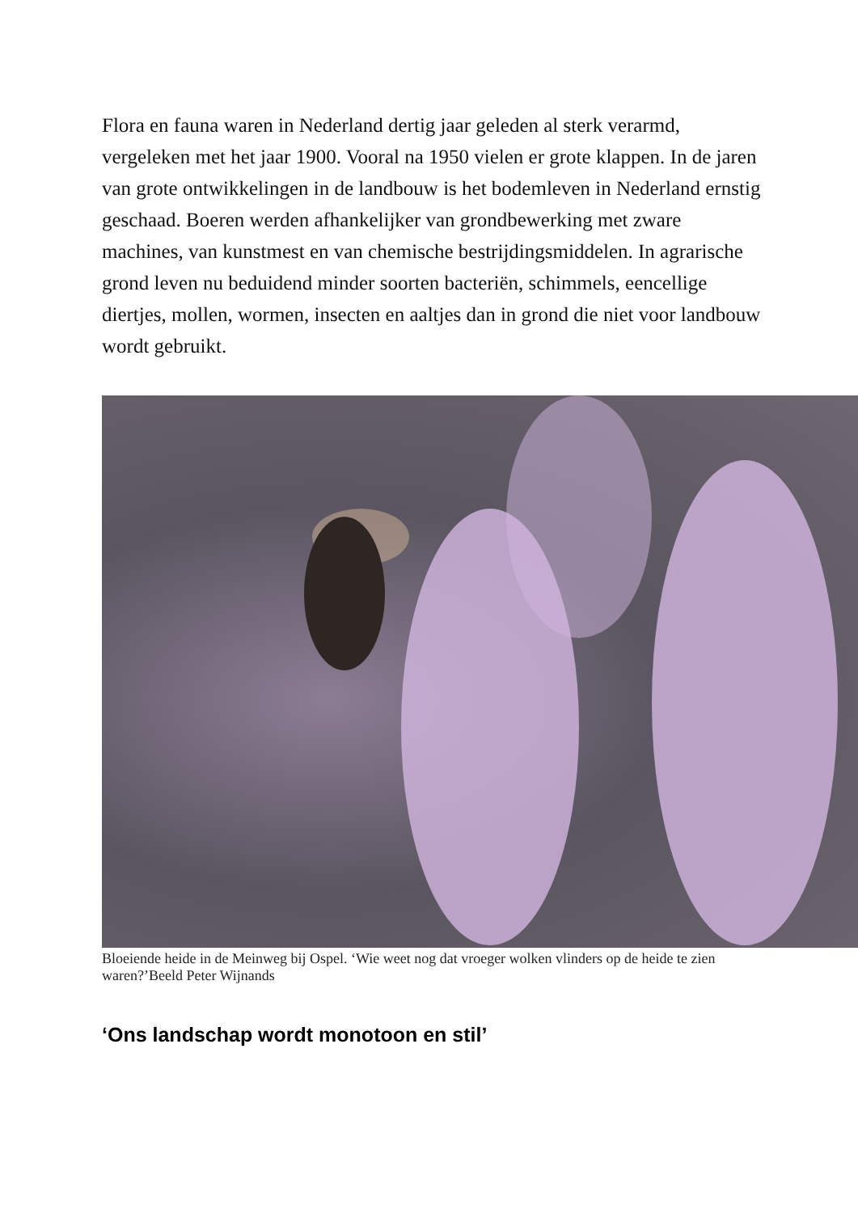Flora en fauna waren in Nederland dertig jaar geleden al sterk verarmd, vergeleken met het jaar 1900. Vooral na 1950 vielen er grote klappen. In de jaren van grote ontwikkelingen in de landbouw is het bodemleven in Nederland ernstig geschaad. Boeren werden afhankelijker van grondbewerking met zware machines, van kunstmest en van chemische bestrijdingsmiddelen. In agrarische grond leven nu beduidend minder soorten bacteriën, schimmels, eencellige diertjes, mollen, wormen, insecten en aaltjes dan in grond die niet voor landbouw wordt gebruikt.
Bloeiende heide in de Meinweg bij Ospel. ‘Wie weet nog dat vroeger wolken vlinders op de heide te zien waren?’Beeld Peter Wijnands
‘Ons landschap wordt monotoon en stil’